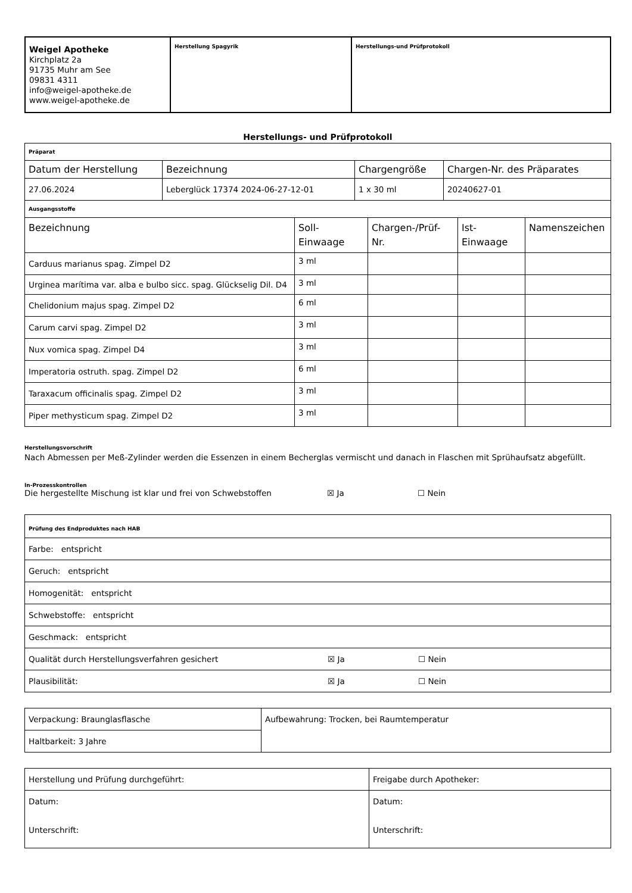| Weigel Apotheke Kirchplatz 2a 91735 Muhr am See 09831 4311 info@weigel-apotheke.de www.weigel-apotheke.de | Herstellung Spagyrik | Herstellungs-und Prüfprotokoll |
Herstellungs- und Prüfprotokoll
| Präparat | | | |
| Datum der Herstellung | Bezeichnung | Chargengröße | Chargen-Nr. des Präparates |
| 27.06.2024 | Leberglück 17374 2024-06-27-12-01 | 1 x 30 ml | 20240627-01 |
| Ausgangsstoffe | | | | |
| Bezeichnung | Soll- Einwaage | Chargen-/Prüf- Nr. | Ist- Einwaage | Namenszeichen |
| Carduus marianus spag. Zimpel D2 | 3 ml | | | |
| Urginea marítima var. alba e bulbo sicc. spag. Glückselig Dil. D4 | 3 ml | | | |
| Chelidonium majus spag. Zimpel D2 | 6 ml | | | |
| Carum carvi spag. Zimpel D2 | 3 ml | | | |
| Nux vomica spag. Zimpel D4 | 3 ml | | | |
| Imperatoria ostruth. spag. Zimpel D2 | 6 ml | | | |
| Taraxacum officinalis spag. Zimpel D2 | 3 ml | | | |
| Piper methysticum spag. Zimpel D2 | 3 ml | | | |
Herstellungsvorschrift
Nach Abmessen per Meß-Zylinder werden die Essenzen in einem Becherglas vermischt und danach in Flaschen mit Sprühaufsatz abgefüllt.
In-Prozesskontrollen
Die hergestellte Mischung ist klar und frei von Schwebstoffen ☒ Ja ☐ Nein
| Prüfung des Endproduktes nach HAB |
| Farbe: entspricht |
| Geruch: entspricht |
| Homogenität: entspricht |
| Schwebstoffe: entspricht |
| Geschmack: entspricht |
| Qualität durch Herstellungsverfahren gesichert ☒ Ja ☐ Nein |
| Plausibilität: ☒ Ja ☐ Nein |
| Verpackung: Braunglasflasche | Aufbewahrung: Trocken, bei Raumtemperatur |
| Haltbarkeit: 3 Jahre | |
| Herstellung und Prüfung durchgeführt: | Freigabe durch Apotheker: |
| Datum: Unterschrift: | Datum: Unterschrift: |